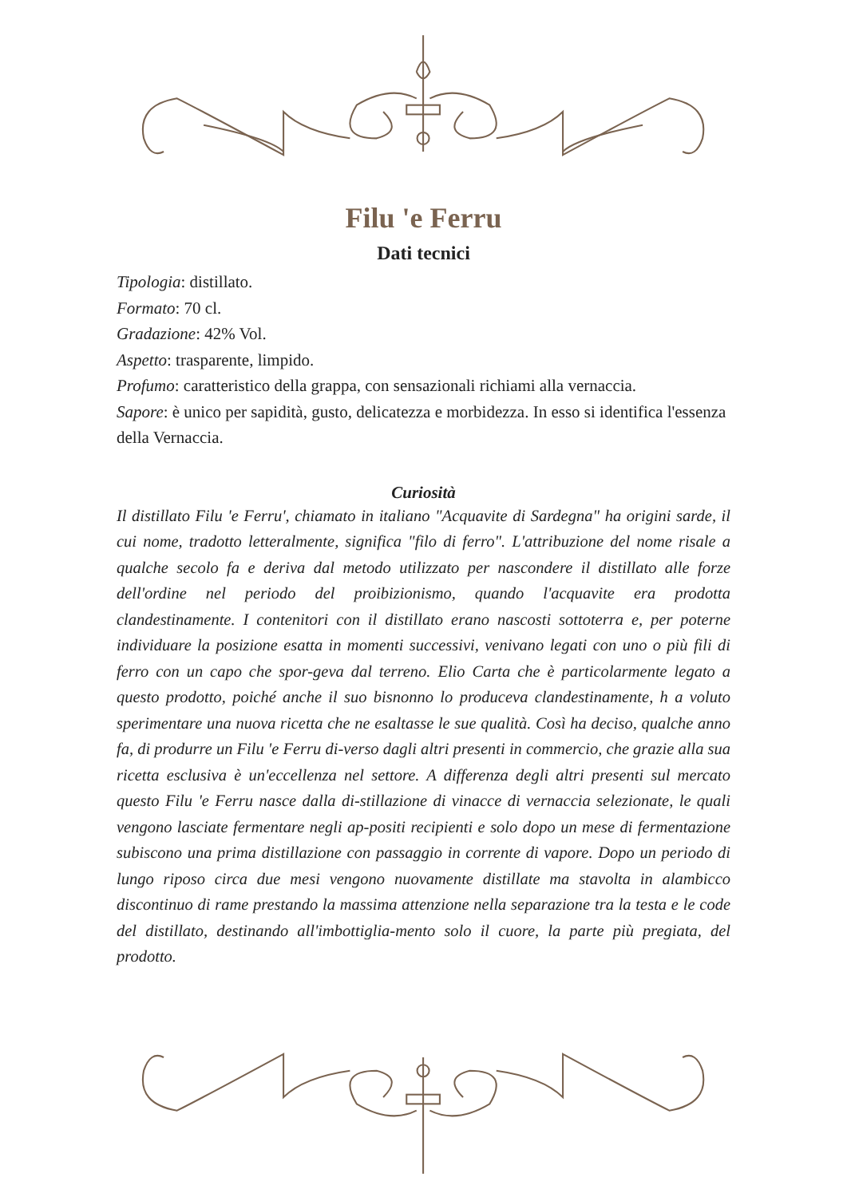Filu 'e Ferru
Dati tecnici
Tipologia: distillato.
Formato: 70 cl.
Gradazione: 42% Vol.
Aspetto: trasparente, limpido.
Profumo: caratteristico della grappa, con sensazionali richiami alla vernaccia.
Sapore: è unico per sapidità, gusto, delicatezza e morbidezza. In esso si identifica l'essenza della Vernaccia.
Curiosità
Il distillato Filu 'e Ferru', chiamato in italiano "Acquavite di Sardegna" ha origini sarde, il cui nome, tradotto letteralmente, significa "filo di ferro". L'attribuzione del nome risale a qualche secolo fa e deriva dal metodo utilizzato per nascondere il distillato alle forze dell'ordine nel periodo del proibizionismo, quando l'acquavite era prodotta clandestinamente. I contenitori con il distillato erano nascosti sottoterra e, per poterne individuare la posizione esatta in momenti successivi, venivano legati con uno o più fili di ferro con un capo che spor-geva dal terreno. Elio Carta che è particolarmente legato a questo prodotto, poiché anche il suo bisnonno lo produceva clandestinamente, h a voluto sperimentare una nuova ricetta che ne esaltasse le sue qualità. Così ha deciso, qualche anno fa, di produrre un Filu 'e Ferru di-verso dagli altri presenti in commercio, che grazie alla sua ricetta esclusiva è un'eccellenza nel settore. A differenza degli altri presenti sul mercato questo Filu 'e Ferru nasce dalla di-stillazione di vinacce di vernaccia selezionate, le quali vengono lasciate fermentare negli ap-positi recipienti e solo dopo un mese di fermentazione subiscono una prima distillazione con passaggio in corrente di vapore. Dopo un periodo di lungo riposo circa due mesi vengono nuovamente distillate ma stavolta in alambicco discontinuo di rame prestando la massima attenzione nella separazione tra la testa e le code del distillato, destinando all'imbottiglia-mento solo il cuore, la parte più pregiata, del prodotto.